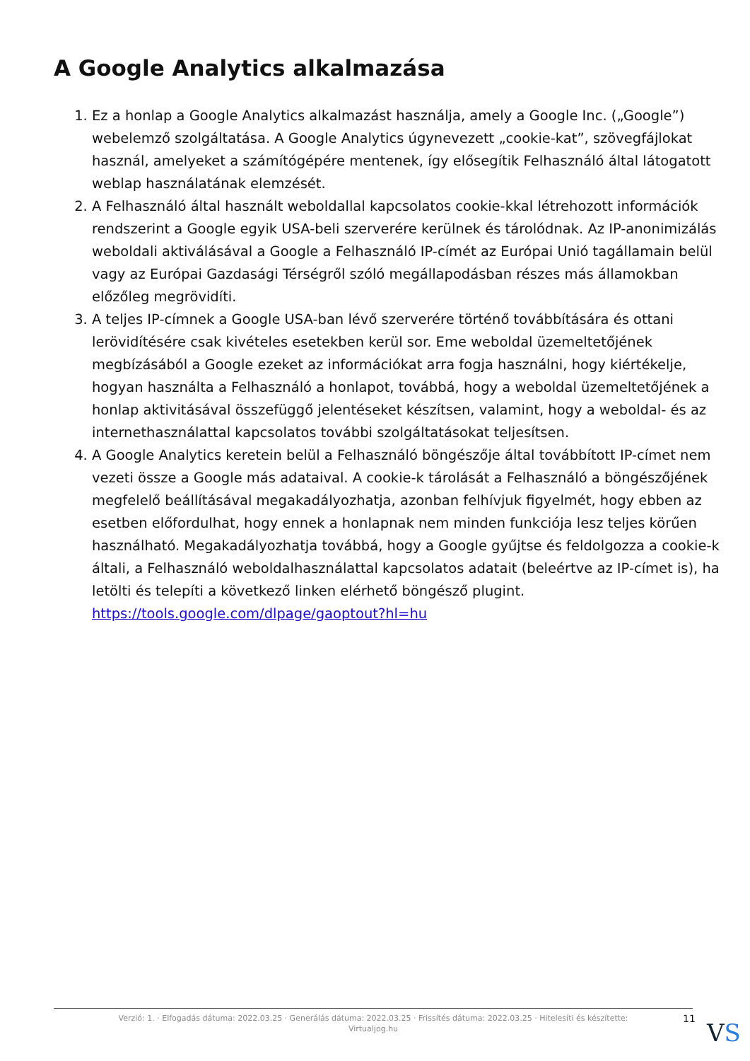A Google Analytics alkalmazása
1. Ez a honlap a Google Analytics alkalmazást használja, amely a Google Inc. („Google”) webelemző szolgáltatása. A Google Analytics úgynevezett „cookie-kat”, szövegfájlokat használ, amelyeket a számítógépére mentenek, így elősegítik Felhasználó által látogatott weblap használatának elemzését.
2. A Felhasználó által használt weboldallal kapcsolatos cookie-kkal létrehozott információk rendszerint a Google egyik USA-beli szerverére kerülnek és tárolódnak. Az IP-anonimizálás weboldali aktiválásával a Google a Felhasználó IP-címét az Európai Unió tagállamain belül vagy az Európai Gazdasági Térségről szóló megállapodásban részes más államokban előzőleg megrövidíti.
3. A teljes IP-címnek a Google USA-ban lévő szerverére történő továbbítására és ottani lerövidítésére csak kivételes esetekben kerül sor. Eme weboldal üzemeltetőjének megbízásából a Google ezeket az információkat arra fogja használni, hogy kiértékelje, hogyan használta a Felhasználó a honlapot, továbbá, hogy a weboldal üzemeltetőjének a honlap aktivitásával összefüggő jelentéseket készítsen, valamint, hogy a weboldal- és az internethasználattal kapcsolatos további szolgáltatásokat teljesítsen.
4. A Google Analytics keretein belül a Felhasználó böngészője által továbbított IP-címet nem vezeti össze a Google más adataival. A cookie-k tárolását a Felhasználó a böngészőjének megfelelő beállításával megakadályozhatja, azonban felhívjuk figyelmét, hogy ebben az esetben előfordulhat, hogy ennek a honlapnak nem minden funkciója lesz teljes körűen használható. Megakadályozhatja továbbá, hogy a Google gyűjtse és feldolgozza a cookie-k általi, a Felhasználó weboldalhasználattal kapcsolatos adatait (beleértve az IP-címet is), ha letölti és telepíti a következő linken elérhető böngésző plugint. https://tools.google.com/dlpage/gaoptout?hl=hu
Verzió: 1. · Elfogadás dátuma: 2022.03.25 · Generálás dátuma: 2022.03.25 · Frissítés dátuma: 2022.03.25 · Hitelesíti és készítette:
Virtualjog.hu
11 VS